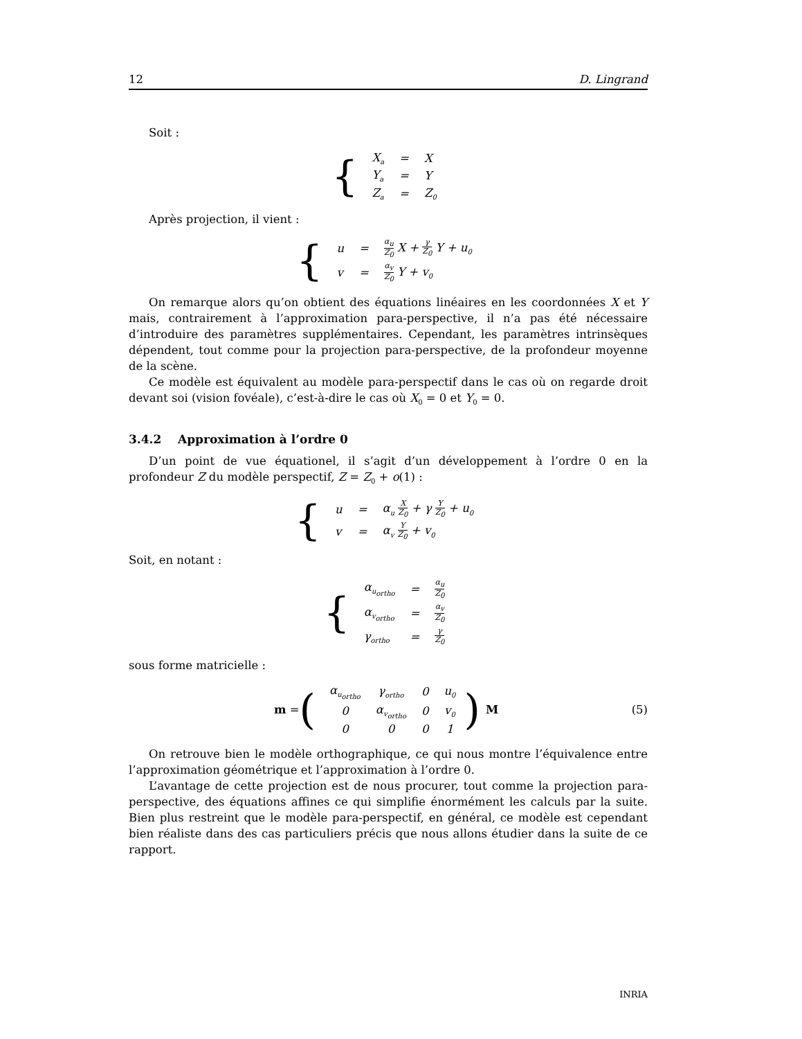12 D. Lingrand
Soit :
{
| X<sub>a</sub> | = | X |
| Y<sub>a</sub> | = | Y |
| Z<sub>a</sub> | = | Z<sub>0</sub> |
Après projection, il vient :
{
| u | = | α<sub>u</sub> Z<sub>0</sub> X + γ Z<sub>0</sub> Y + u<sub>0</sub> |
| v | = | α<sub>v</sub> Z<sub>0</sub> Y + v<sub>0</sub> |
On remarque alors qu’on obtient des équations linéaires en les coordonnées X et Y mais, contrairement à l’approximation para-perspective, il n’a pas été nécessaire d’introduire des paramètres supplémentaires. Cependant, les paramètres intrinsèques dépendent, tout comme pour la projection para-perspective, de la profondeur moyenne de la scène.
Ce modèle est équivalent au modèle para-perspectif dans le cas où on regarde droit devant soi (vision fovéale), c’est-à-dire le cas où X<sub>0</sub> = 0 et Y<sub>0</sub> = 0.
3.4.2 Approximation à l’ordre 0
D’un point de vue équationel, il s’agit d’un développement à l’ordre 0 en la profondeur Z du modèle perspectif, Z = Z<sub>0</sub> + o(1) :
{
| u | = | α<sub>u</sub> X Z<sub>0</sub> + γ Y Z<sub>0</sub> + u<sub>0</sub> |
| v | = | α<sub>v</sub> Y Z<sub>0</sub> + v<sub>0</sub> |
Soit, en notant :
{
| α<sub>u<sub>ortho</sub></sub> | = | α<sub>u</sub> Z<sub>0</sub> |
| α<sub>v<sub>ortho</sub></sub> | = | α<sub>v</sub> Z<sub>0</sub> |
| γ<sub>ortho</sub> | = | γ Z<sub>0</sub> |
sous forme matricielle :
m = (
| α<sub>u<sub>ortho</sub></sub> | γ<sub>ortho</sub> | 0 | u<sub>0</sub> |
| 0 | α<sub>v<sub>ortho</sub></sub> | 0 | v<sub>0</sub> |
| 0 | 0 | 0 | 1 |
) M (5)
On retrouve bien le modèle orthographique, ce qui nous montre l’équivalence entre l’approximation géométrique et l’approximation à l’ordre 0.
L’avantage de cette projection est de nous procurer, tout comme la projection para-perspective, des équations affines ce qui simplifie énormément les calculs par la suite. Bien plus restreint que le modèle para-perspectif, en général, ce modèle est cependant bien réaliste dans des cas particuliers précis que nous allons étudier dans la suite de ce rapport.
INRIA